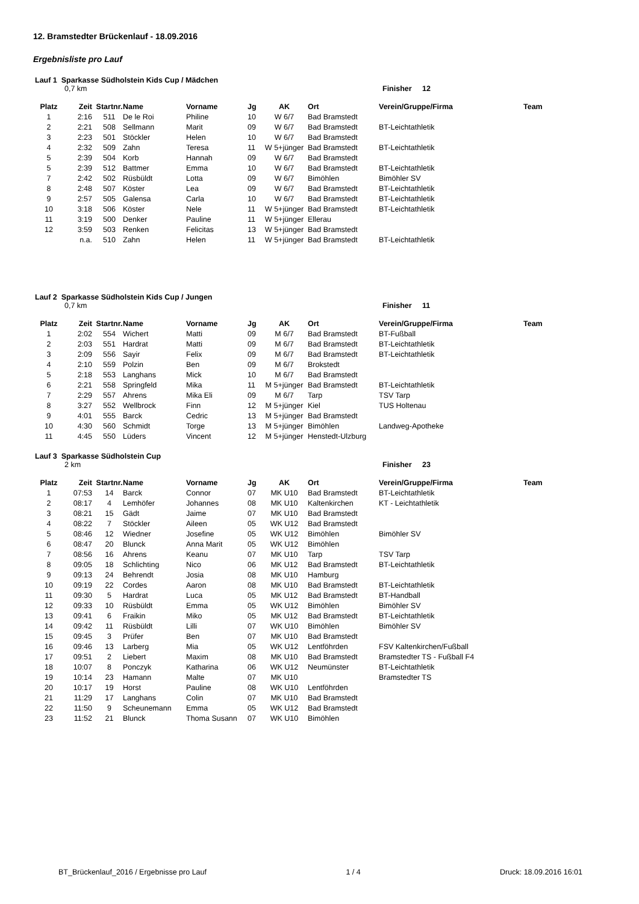12. Bramstedter Brückenlauf - 18.09.2016
Ergebnisliste pro Lauf
Lauf 1 Sparkasse Südholstein Kids Cup / Mädchen
0,7 km Finisher 12
| Platz | Zeit | Startnr. | Name | Vorname | Jg | AK | Ort | Verein/Gruppe/Firma | Team |
| --- | --- | --- | --- | --- | --- | --- | --- | --- | --- |
| 1 | 2:16 | 511 | De le Roi | Philine | 10 | W 6/7 | Bad Bramstedt | | |
| 2 | 2:21 | 508 | Sellmann | Marit | 09 | W 6/7 | Bad Bramstedt | BT-Leichtathletik | |
| 3 | 2:23 | 501 | Stöckler | Helen | 10 | W 6/7 | Bad Bramstedt | | |
| 4 | 2:32 | 509 | Zahn | Teresa | 11 | W 5+jünger | Bad Bramstedt | BT-Leichtathletik | |
| 5 | 2:39 | 504 | Korb | Hannah | 09 | W 6/7 | Bad Bramstedt | | |
| 5 | 2:39 | 512 | Battmer | Emma | 10 | W 6/7 | Bad Bramstedt | BT-Leichtathletik | |
| 7 | 2:42 | 502 | Rüsbüldt | Lotta | 09 | W 6/7 | Bimöhlen | Bimöhler SV | |
| 8 | 2:48 | 507 | Köster | Lea | 09 | W 6/7 | Bad Bramstedt | BT-Leichtathletik | |
| 9 | 2:57 | 505 | Galensa | Carla | 10 | W 6/7 | Bad Bramstedt | BT-Leichtathletik | |
| 10 | 3:18 | 506 | Köster | Nele | 11 | W 5+jünger | Bad Bramstedt | BT-Leichtathletik | |
| 11 | 3:19 | 500 | Denker | Pauline | 11 | W 5+jünger | Ellerau | | |
| 12 | 3:59 | 503 | Renken | Felicitas | 13 | W 5+jünger | Bad Bramstedt | | |
| | n.a. | 510 | Zahn | Helen | 11 | W 5+jünger | Bad Bramstedt | BT-Leichtathletik | |
Lauf 2 Sparkasse Südholstein Kids Cup / Jungen
0,7 km Finisher 11
| Platz | Zeit | Startnr. | Name | Vorname | Jg | AK | Ort | Verein/Gruppe/Firma | Team |
| --- | --- | --- | --- | --- | --- | --- | --- | --- | --- |
| 1 | 2:02 | 554 | Wichert | Matti | 09 | M 6/7 | Bad Bramstedt | BT-Fußball | |
| 2 | 2:03 | 551 | Hardrat | Matti | 09 | M 6/7 | Bad Bramstedt | BT-Leichtathletik | |
| 3 | 2:09 | 556 | Sayir | Felix | 09 | M 6/7 | Bad Bramstedt | BT-Leichtathletik | |
| 4 | 2:10 | 559 | Polzin | Ben | 09 | M 6/7 | Brokstedt | | |
| 5 | 2:18 | 553 | Langhans | Mick | 10 | M 6/7 | Bad Bramstedt | | |
| 6 | 2:21 | 558 | Springfeld | Mika | 11 | M 5+jünger | Bad Bramstedt | BT-Leichtathletik | |
| 7 | 2:29 | 557 | Ahrens | Mika Eli | 09 | M 6/7 | Tarp | TSV Tarp | |
| 8 | 3:27 | 552 | Wellbrock | Finn | 12 | M 5+jünger | Kiel | TUS Holtenau | |
| 9 | 4:01 | 555 | Barck | Cedric | 13 | M 5+jünger | Bad Bramstedt | | |
| 10 | 4:30 | 560 | Schmidt | Torge | 13 | M 5+jünger | Bimöhlen | Landweg-Apotheke | |
| 11 | 4:45 | 550 | Lüders | Vincent | 12 | M 5+jünger | Henstedt-Ulzburg | | |
Lauf 3 Sparkasse Südholstein Cup
2 km Finisher 23
| Platz | Zeit | Startnr. | Name | Vorname | Jg | AK | Ort | Verein/Gruppe/Firma | Team |
| --- | --- | --- | --- | --- | --- | --- | --- | --- | --- |
| 1 | 07:53 | 14 | Barck | Connor | 07 | MK U10 | Bad Bramstedt | BT-Leichtathletik | |
| 2 | 08:17 | 4 | Lemhöfer | Johannes | 08 | MK U10 | Kaltenkirchen | KT - Leichtathletik | |
| 3 | 08:21 | 15 | Gädt | Jaime | 07 | MK U10 | Bad Bramstedt | | |
| 4 | 08:22 | 7 | Stöckler | Aileen | 05 | WK U12 | Bad Bramstedt | | |
| 5 | 08:46 | 12 | Wiedner | Josefine | 05 | WK U12 | Bimöhlen | Bimöhler SV | |
| 6 | 08:47 | 20 | Blunck | Anna Marit | 05 | WK U12 | Bimöhlen | | |
| 7 | 08:56 | 16 | Ahrens | Keanu | 07 | MK U10 | Tarp | TSV Tarp | |
| 8 | 09:05 | 18 | Schlichting | Nico | 06 | MK U12 | Bad Bramstedt | BT-Leichtathletik | |
| 9 | 09:13 | 24 | Behrendt | Josia | 08 | MK U10 | Hamburg | | |
| 10 | 09:19 | 22 | Cordes | Aaron | 08 | MK U10 | Bad Bramstedt | BT-Leichtathletik | |
| 11 | 09:30 | 5 | Hardrat | Luca | 05 | MK U12 | Bad Bramstedt | BT-Handball | |
| 12 | 09:33 | 10 | Rüsbüldt | Emma | 05 | WK U12 | Bimöhlen | Bimöhler SV | |
| 13 | 09:41 | 6 | Fraikin | Miko | 05 | MK U12 | Bad Bramstedt | BT-Leichtathletik | |
| 14 | 09:42 | 11 | Rüsbüldt | Lilli | 07 | WK U10 | Bimöhlen | Bimöhler SV | |
| 15 | 09:45 | 3 | Prüfer | Ben | 07 | MK U10 | Bad Bramstedt | | |
| 16 | 09:46 | 13 | Larberg | Mia | 05 | WK U12 | Lentföhrden | FSV Kaltenkirchen/Fußball | |
| 17 | 09:51 | 2 | Liebert | Maxim | 08 | MK U10 | Bad Bramstedt | Bramstedter TS - Fußball F4 | |
| 18 | 10:07 | 8 | Ponczyk | Katharina | 06 | WK U12 | Neumünster | BT-Leichtathletik | |
| 19 | 10:14 | 23 | Hamann | Malte | 07 | MK U10 | | Bramstedter TS | |
| 20 | 10:17 | 19 | Horst | Pauline | 08 | WK U10 | Lentföhrden | | |
| 21 | 11:29 | 17 | Langhans | Colin | 07 | MK U10 | Bad Bramstedt | | |
| 22 | 11:50 | 9 | Scheunemann | Emma | 05 | WK U12 | Bad Bramstedt | | |
| 23 | 11:52 | 21 | Blunck | Thoma Susann | 07 | WK U10 | Bimöhlen | | |
BT_Brückenlauf_2016 / Ergebnisse pro Lauf 1 / 4 Druck: 18.09.2016 16:01